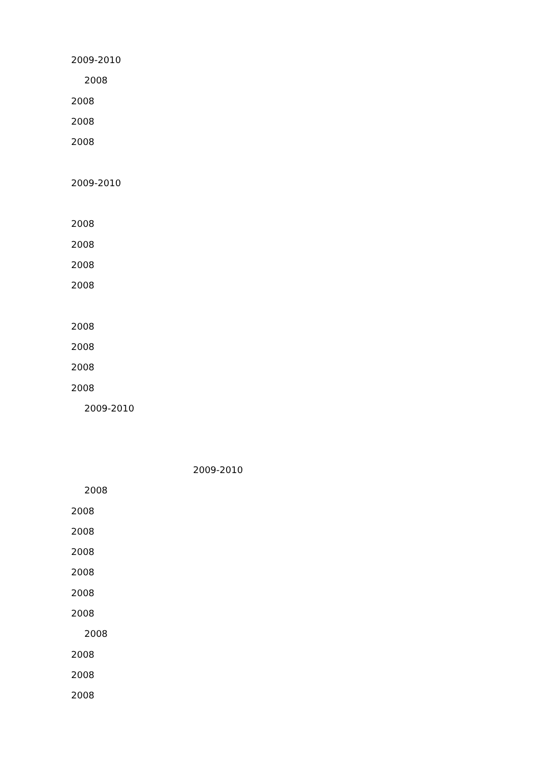2009-2010
2008
2008
2008
2008
2009-2010
2008
2008
2008
2008
2008
2008
2008
2008
2009-2010
2009-2010
2008
2008
2008
2008
2008
2008
2008
2008
2008
2008
2008